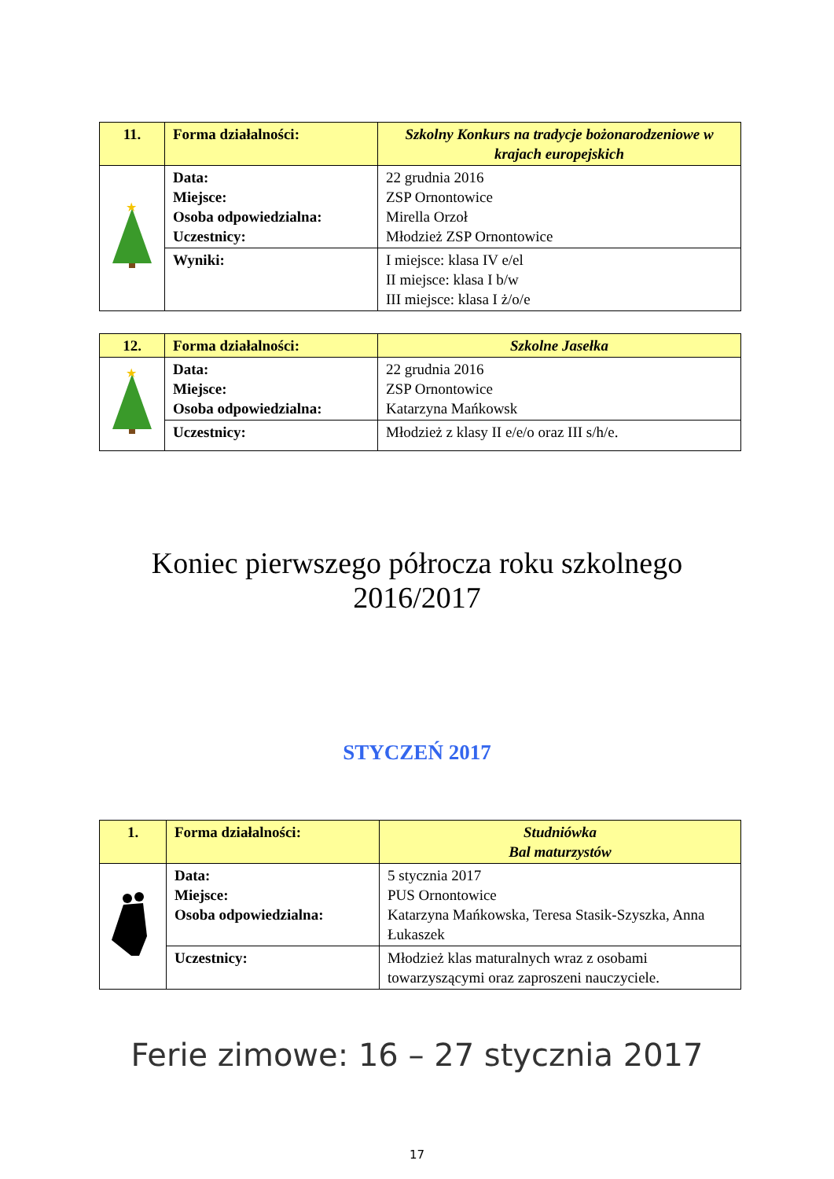| 11. | Forma działalności: | Szkolny Konkurs na tradycje bożonarodzeniowe w krajach europejskich |
| ★ | Data: Miejsce: Osoba odpowiedzialna: Uczestnicy: | 22 grudnia 2016 ZSP Ornontowice Mirella Orzoł Młodzież ZSP Ornontowice |
| | Wyniki: | I miejsce: klasa IV e/el II miejsce: klasa I b/w III miejsce: klasa I ż/o/e |
| 12. | Forma działalności: | Szkolne Jasełka |
| ★ | Data: Miejsce: Osoba odpowiedzialna: | 22 grudnia 2016 ZSP Ornontowice Katarzyna Mańkowsk |
| | Uczestnicy: | Młodzież z klasy II e/e/o oraz III s/h/e. |
Koniec pierwszego półrocza roku szkolnego
2016/2017
STYCZEŃ 2017
| 1. | Forma działalności: | Studniówka Bal maturzystów |
| | Data: Miejsce: Osoba odpowiedzialna: | 5 stycznia 2017 PUS Ornontowice Katarzyna Mańkowska, Teresa Stasik-Szyszka, Anna Łukaszek |
| | Uczestnicy: | Młodzież klas maturalnych wraz z osobami towarzyszącymi oraz zaproszeni nauczyciele. |
Ferie zimowe: 16 – 27 stycznia 2017
17